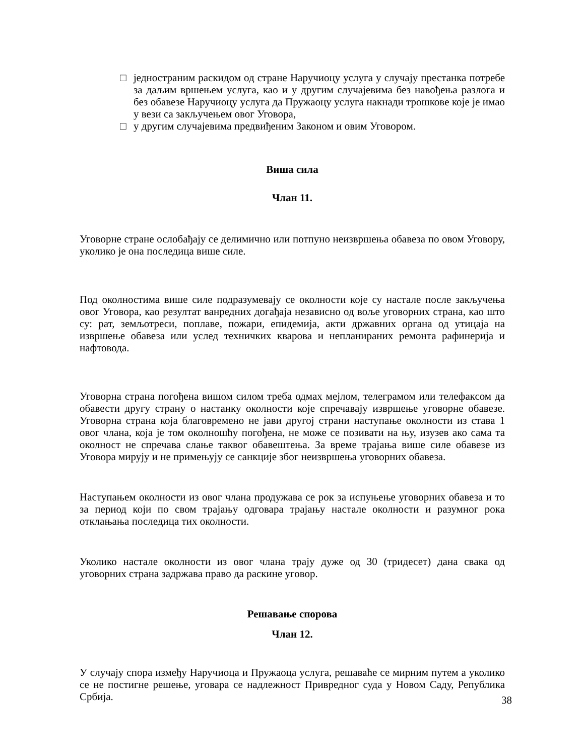□ једностраним раскидом од стране Наручиоцу услуга у случају престанка потребе за даљим вршењем услуга, као и у другим случајевима без навођења разлога и без обавезе Наручиоцу услуга да Пружаоцу услуга накнади трошкове које је имао у вези са закључењем овог Уговора,
□ у другим случајевима предвиђеним Законом и овим Уговором.
Виша сила
Члан 11.
Уговорне стране ослобађају се делимично или потпуно неизвршења обавеза по овом Уговору, уколико је она последица више силе.
Под околностима више силе подразумевају се околности које су настале после закључења овог Уговора, као резултат ванредних догађаја независно од воље уговорних страна, као што су: рат, земљотреси, поплаве, пожари, епидемија, акти државних органа од утицаја на извршење обавеза или услед техничких кварова и непланираних ремонта рафинерија и нафтовода.
Уговорна страна погођена вишом силом треба одмах мејлом, телеграмом или телефаксом да обавести другу страну о настанку околности које спречавају извршење уговорне обавезе. Уговорна страна која благовремено не јави другој страни наступање околности из става 1 овог члана, која је том околношћу погођена, не може се позивати на њу, изузев ако сама та околност не спречава слање таквог обавештења. За време трајања више силе обавезе из Уговора мирују и не примењују се санкције због неизвршења уговорних обавеза.
Наступањем околности из овог члана продужава се рок за испуњење уговорних обавеза и то за период који по свом трајању одговара трајању настале околности и разумног рока отклањања последица тих околности.
Уколико настале околности из овог члана трају дуже од 30 (тридесет) дана свака од уговорних страна задржава право да раскине уговор.
Решавање спорова
Члан 12.
У случају спора између Наручиоца и Пружаоца услуга, решаваће се мирним путем а уколико се не постигне решење, уговара се надлежност Привредног суда у Новом Саду, Република Србија.
38